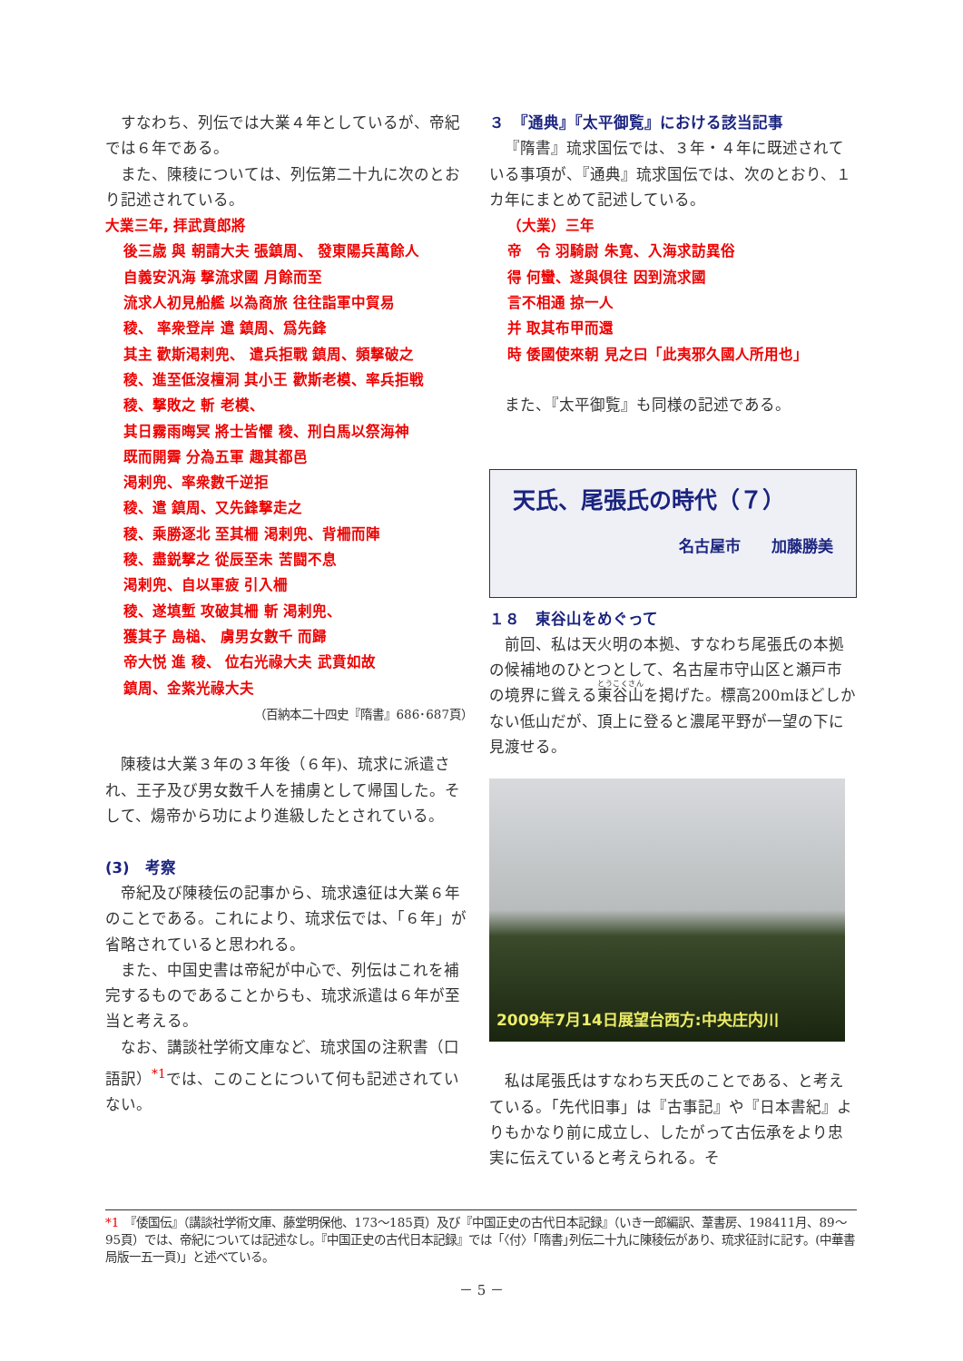すなわち、列伝では大業４年としているが、帝紀では６年である。
また、陳稜については、列伝第二十九に次のとおり記述されている。
大業三年, 拝武賁郎將
後三歳 與 朝請大夫 張鎮周、 發東陽兵萬餘人
自義安汎海 撃流求國 月餘而至
流求人初見船艦 以為商旅 往往詣軍中貿易
稜、 率衆登岸 遣 鎮周、爲先鋒
其主 歡斯渇剌兜、 遣兵拒戰 鎮周、頻撃破之
稜、進至低沒檀洞 其小王 歡斯老模、率兵拒戦
稜、撃敗之 斬 老模、
其日霧雨晦冥 將士皆懼 稜、刑白馬以祭海神
既而開霽 分為五軍 趣其都邑
渇剌兜、率衆數千逆拒
稜、遣 鎮周、又先鋒撃走之
稜、乘勝逐北 至其柵 渇剌兜、背柵而陣
稜、盡鋭撃之 從辰至未 苦闘不息
渇剌兜、自以軍疲 引入柵
稜、遂填塹 攻破其柵 斬 渇剌兜、
獲其子 島槌、 虜男女數千 而歸
帝大悦 進 稜、 位右光祿大夫 武賁如故
鎮周、金紫光祿大夫
（百納本二十四史『隋書』686･687頁）
陳稜は大業３年の３年後（６年)、琉求に派遣され、王子及び男女数千人を捕虜として帰国した。そして、煬帝から功により進級したとされている。
(3)　考察
帝紀及び陳稜伝の記事から、琉求遠征は大業６年のことである。これにより、琉求伝では､「６年」が省略されていると思われる。
また、中国史書は帝紀が中心で、列伝はこれを補完するものであることからも、琉求派遣は６年が至当と考える。
なお、講談社学術文庫など、琉求国の注釈書（口語訳）<sup>*1</sup>では、このことについて何も記述されていない。
３　『通典』『太平御覧』における該当記事
『隋書』琉求国伝では、３年・４年に既述されている事項が、『通典』琉求国伝では、次のとおり、１カ年にまとめて記述している。
（大業）三年
帝　令 羽騎尉 朱寛、入海求訪異俗
得 何蠻、遂與倶往 因到流求國
言不相通 掠一人
并 取其布甲而還
時 倭國使來朝 見之曰「此夷邪久國人所用也」
また、『太平御覧』も同様の記述である。
天氏、尾張氏の時代（７）
名古屋市　　加藤勝美
１８　東谷山をめぐって
前回、私は天火明の本拠、すなわち尾張氏の本拠の候補地のひとつとして、名古屋市守山区と瀬戸市の境界に聳える東谷山を掲げた。標高200mほどしかない低山だが、頂上に登ると濃尾平野が一望の下に見渡せる。
2009年7月14日展望台西方:中央庄内川
私は尾張氏はすなわち天氏のことである、と考えている。「先代旧事」は『古事記』や『日本書紀』よりもかなり前に成立し、したがって古伝承をより忠実に伝えていると考えられる。そ
*1　『倭国伝』（講談社学術文庫、藤堂明保他、173～185頁）及び『中国正史の古代日本記録』（いき一郎編訳、葦書房、198411月、89～95頁）では、帝紀については記述なし。『中国正史の古代日本記録』では「〈付〉｢隋書｣列伝二十九に陳稜伝があり、琉求征討に記す。(中華書局版一五一頁)」と述べている。
－ 5 －